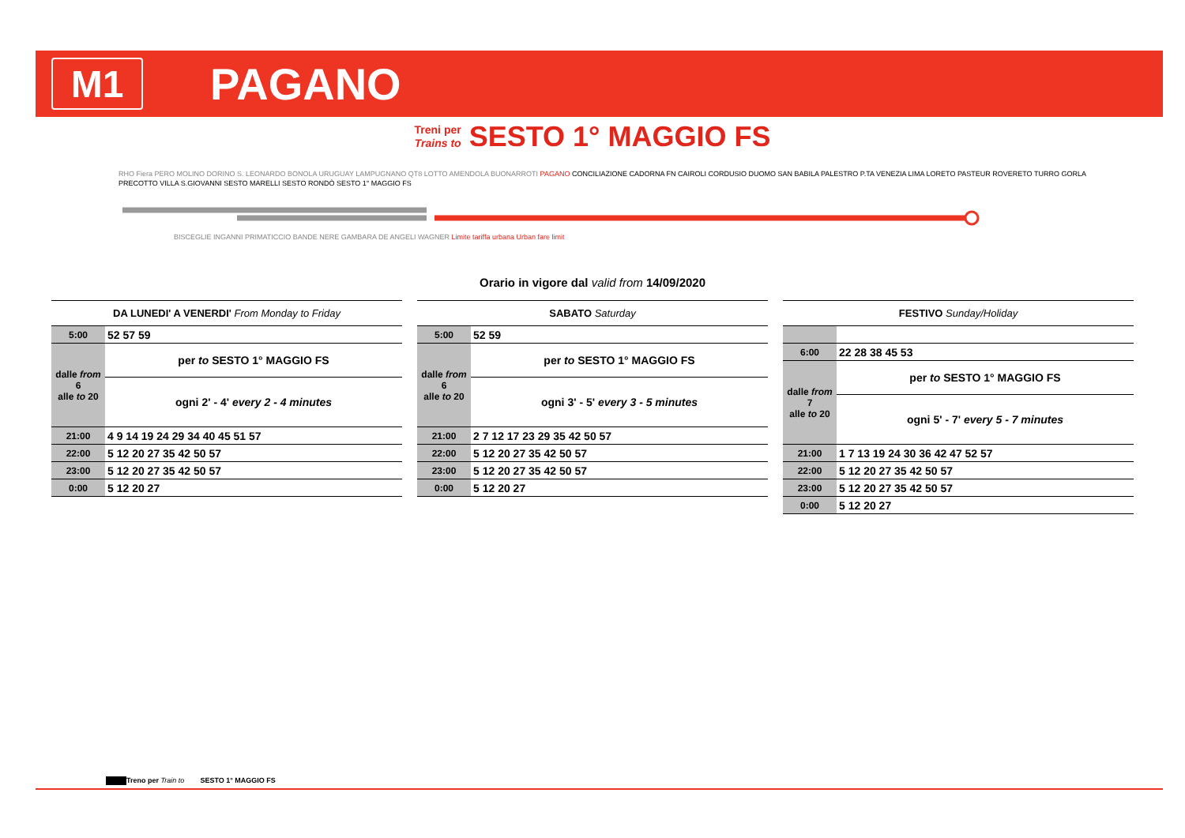M1
PAGANO
Treni per
Trains to SESTO 1° MAGGIO FS
RHO Fiera PERO MOLINO DORINO S. LEONARDO BONOLA URUGUAY LAMPUGNANO QT8 LOTTO AMENDOLA BUONARROTI PAGANO CONCILIAZIONE CADORNA FN CAIROLI CORDUSIO DUOMO SAN BABILA PALESTRO P.TA VENEZIA LIMA LORETO PASTEUR ROVERETO TURRO GORLA PRECOTTO VILLA S.GIOVANNI SESTO MARELLI SESTO RONDÒ SESTO 1° MAGGIO FS
BISCEGLIE INGANNI PRIMATICCIO BANDE NERE GAMBARA DE ANGELI WAGNER Limite tariffa urbana Urban fare limit
Orario in vigore dal valid from 14/09/2020
| DA LUNEDI' A VENERDI' From Monday to Friday | |
| --- | --- |
| 5:00 | 52 57 59 |
| dalle from 6 alle to 20 | per to SESTO 1° MAGGIO FS |
| | ogni 2' - 4' every 2 - 4 minutes |
| 21:00 | 4 9 14 19 24 29 34 40 45 51 57 |
| 22:00 | 5 12 20 27 35 42 50 57 |
| 23:00 | 5 12 20 27 35 42 50 57 |
| 0:00 | 5 12 20 27 |
| SABATO Saturday | |
| --- | --- |
| 5:00 | 52 59 |
| dalle from 6 alle to 20 | per to SESTO 1° MAGGIO FS |
| | ogni 3' - 5' every 3 - 5 minutes |
| 21:00 | 2 7 12 17 23 29 35 42 50 57 |
| 22:00 | 5 12 20 27 35 42 50 57 |
| 23:00 | 5 12 20 27 35 42 50 57 |
| 0:00 | 5 12 20 27 |
| FESTIVO Sunday/Holiday | |
| --- | --- |
| 6:00 | 22 28 38 45 53 |
| dalle from 7 alle to 20 | per to SESTO 1° MAGGIO FS |
| | ogni 5' - 7' every 5 - 7 minutes |
| 21:00 | 1 7 13 19 24 30 36 42 47 52 57 |
| 22:00 | 5 12 20 27 35 42 50 57 |
| 23:00 | 5 12 20 27 35 42 50 57 |
| 0:00 | 5 12 20 27 |
Treno per Train to SESTO 1° MAGGIO FS